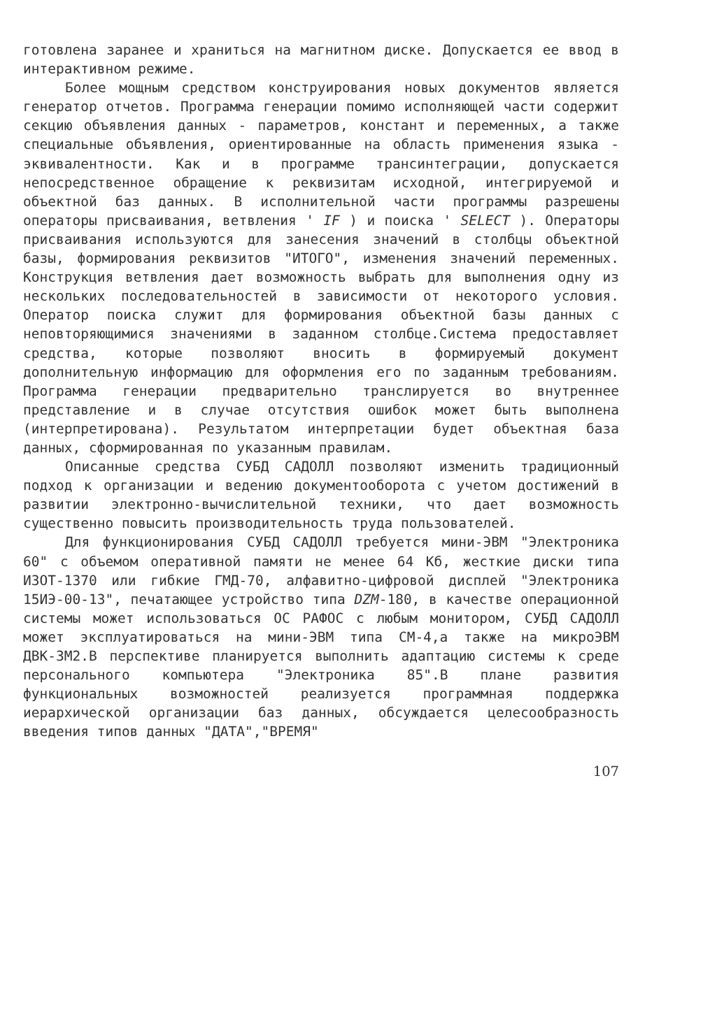готовлена заранее и храниться на магнитном диске. Допускается ее ввод в интерактивном режиме.
Более мощным средством конструирования новых документов является генератор отчетов. Программа генерации помимо исполняющей части содержит секцию объявления данных - параметров, констант и переменных, а также специальные объявления, ориентированные на область применения языка - эквивалентности. Как и в программе трансинтеграции, допускается непосредственное обращение к реквизитам исходной, интегрируемой и объектной баз данных. В исполнительной части программы разрешены операторы присваивания, ветвления ' IF ) и поиска ' SELECT ). Операторы присваивания используются для занесения значений в столбцы объектной базы, формирования реквизитов "ИТОГО", изменения значений переменных. Конструкция ветвления дает возможность выбрать для выполнения одну из нескольких последовательностей в зависимости от некоторого условия. Оператор поиска служит для формирования объектной базы данных с неповторяющимися значениями в заданном столбце.Система предоставляет средства, которые позволяют вносить в формируемый документ дополнительную информацию для оформления его по заданным требованиям. Программа генерации предварительно транслируется во внутреннее представление и в случае отсутствия ошибок может быть выполнена (интерпретирована). Результатом интерпретации будет объектная база данных, сформированная по указанным правилам.
Описанные средства СУБД САДОЛЛ позволяют изменить традиционный подход к организации и ведению документооборота с учетом достижений в развитии электронно-вычислительной техники, что дает возможность существенно повысить производительность труда пользователей.
Для функционирования СУБД САДОЛЛ требуется мини-ЭВМ "Электроника 60" с объемом оперативной памяти не менее 64 Кб, жесткие диски типа ИЗОТ-1370 или гибкие ГМД-70, алфавитно-цифровой дисплей "Электроника 15ИЭ-00-13", печатающее устройство типа DZM-180, в качестве операционной системы может использоваться ОС РАФОС с любым монитором, СУБД САДОЛЛ может эксплуатироваться на мини-ЭВМ типа СМ-4,а также на микроЭВМ ДВК-3М2.В перспективе планируется выполнить адаптацию системы к среде персонального компьютера "Электроника 85".В плане развития функциональных возможностей реализуется программная поддержка иерархической организации баз данных, обсуждается целесообразность введения типов данных "ДАТА","ВРЕМЯ"
107